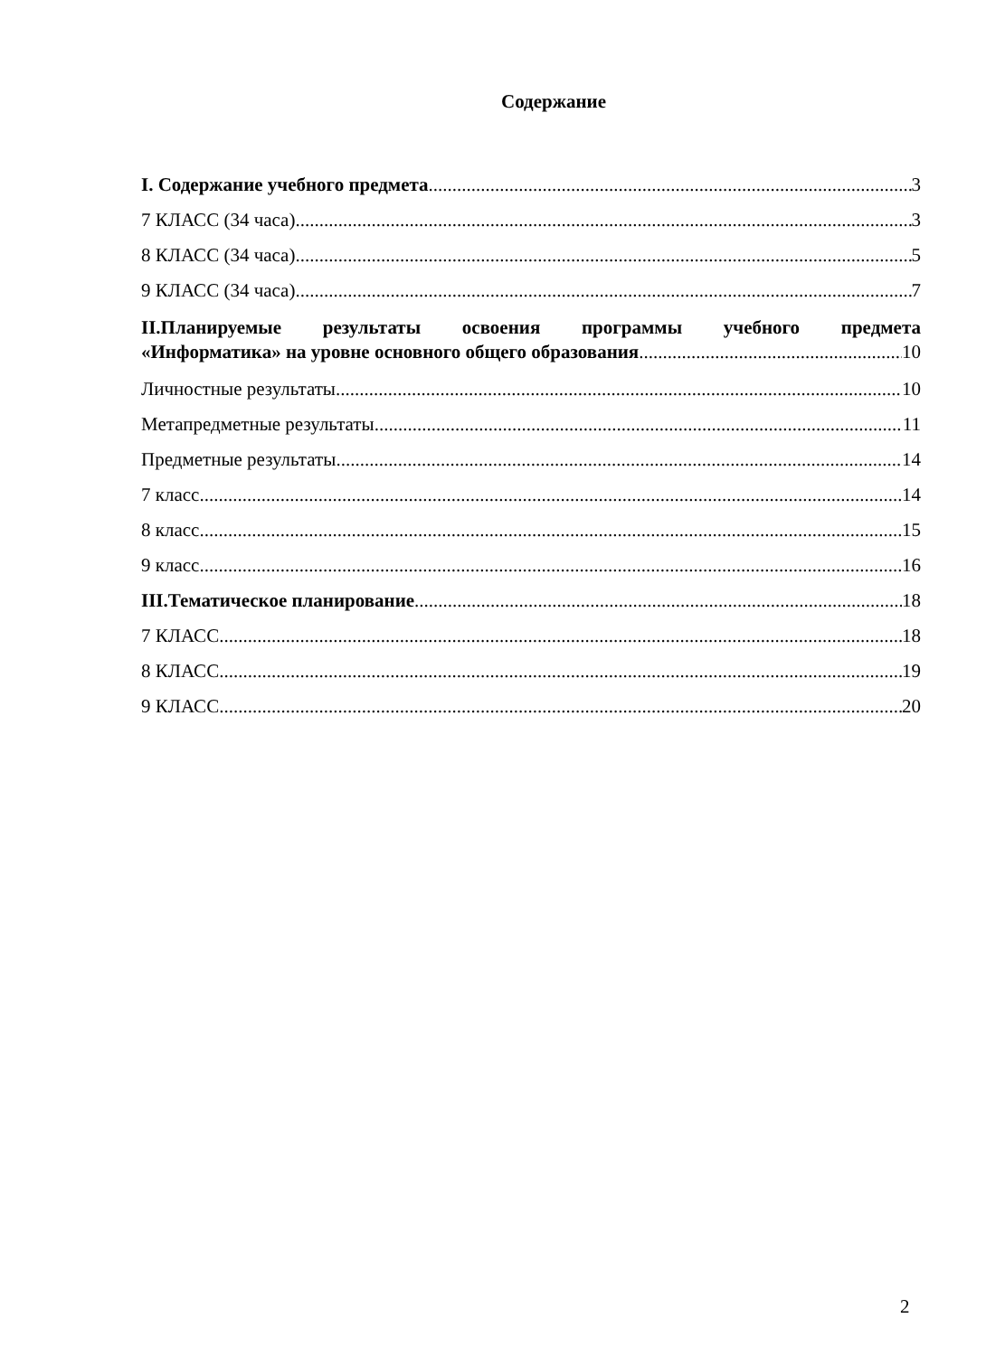Содержание
I. Содержание учебного предмета 3
7 КЛАСС (34 часа) 3
8 КЛАСС (34 часа) 5
9 КЛАСС (34 часа) 7
II.Планируемые результаты освоения программы учебного предмета
«Информатика» на уровне основного общего образования 10
Личностные результаты 10
Метапредметные результаты 11
Предметные результаты 14
7 класс 14
8 класс 15
9 класс 16
III.Тематическое планирование 18
7 КЛАСС 18
8 КЛАСС 19
9 КЛАСС 20
2